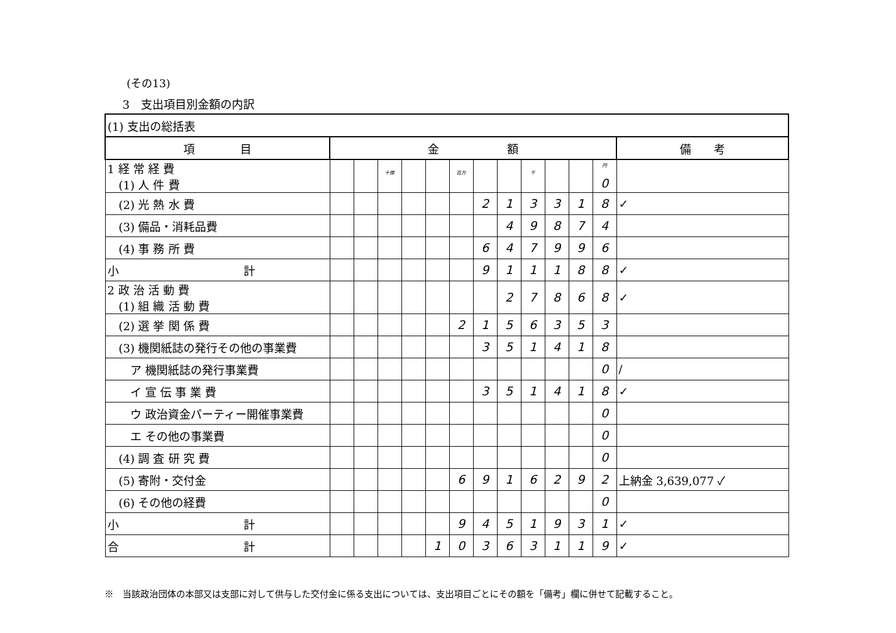(その13)
3　支出項目別金額の内訳
| (1) 支出の総括表 | | | | | | | | | | | | | |
| 項 目 | 金 額 | | | | | | | | | | | | 備 考 |
| 1 経 常 経 費 (1) 人 件 費 | | | 十億 | | | 百万 | | | 千 | | | 円 0 | |
| (2) 光 熱 水 費 | | | | | | | 2 | 1 | 3 | 3 | 1 | 8 | ✓ |
| (3) 備品・消耗品費 | | | | | | | | 4 | 9 | 8 | 7 | 4 | |
| (4) 事 務 所 費 | | | | | | | 6 | 4 | 7 | 9 | 9 | 6 | |
| 小 計 | | | | | | | 9 | 1 | 1 | 1 | 8 | 8 | ✓ |
| 2 政 治 活 動 費 (1) 組 織 活 動 費 | | | | | | | | 2 | 7 | 8 | 6 | 8 | ✓ |
| (2) 選 挙 関 係 費 | | | | | | 2 | 1 | 5 | 6 | 3 | 5 | 3 | |
| (3) 機関紙誌の発行その他の事業費 | | | | | | | 3 | 5 | 1 | 4 | 1 | 8 | |
| ア 機関紙誌の発行事業費 | | | | | | | | | | | | 0 | / |
| イ 宣 伝 事 業 費 | | | | | | | 3 | 5 | 1 | 4 | 1 | 8 | ✓ |
| ウ 政治資金パーティー開催事業費 | | | | | | | | | | | | 0 | |
| エ その他の事業費 | | | | | | | | | | | | 0 | |
| (4) 調 査 研 究 費 | | | | | | | | | | | | 0 | |
| (5) 寄附・交付金 | | | | | | 6 | 9 | 1 | 6 | 2 | 9 | 2 | 上納金 3,639,077 ✓ |
| (6) その他の経費 | | | | | | | | | | | | 0 | |
| 小 計 | | | | | | 9 | 4 | 5 | 1 | 9 | 3 | 1 | ✓ |
| 合 計 | | | | | 1 | 0 | 3 | 6 | 3 | 1 | 1 | 9 | ✓ |
※　当該政治団体の本部又は支部に対して供与した交付金に係る支出については、支出項目ごとにその額を「備考」欄に併せて記載すること。